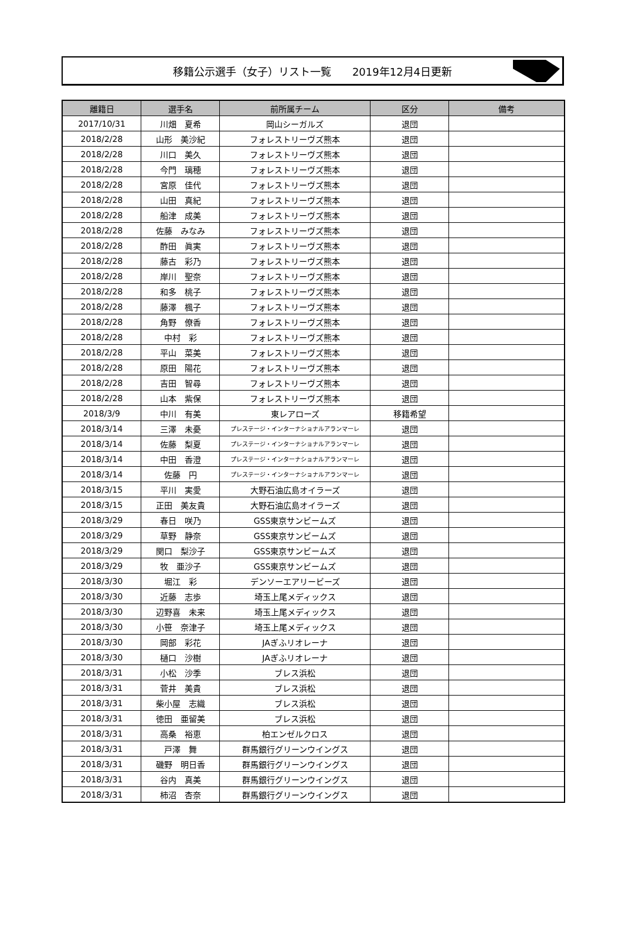移籍公示選手（女子）リスト一覧　　2019年12月4日更新
| 離籍日 | 選手名 | 前所属チーム | 区分 | 備考 |
| --- | --- | --- | --- | --- |
| 2017/10/31 | 川畑 夏希 | 岡山シーガルズ | 退団 | |
| 2018/2/28 | 山形 美沙紀 | フォレストリーヴズ熊本 | 退団 | |
| 2018/2/28 | 川口 美久 | フォレストリーヴズ熊本 | 退団 | |
| 2018/2/28 | 今門 璃穂 | フォレストリーヴズ熊本 | 退団 | |
| 2018/2/28 | 宮原 佳代 | フォレストリーヴズ熊本 | 退団 | |
| 2018/2/28 | 山田 真紀 | フォレストリーヴズ熊本 | 退団 | |
| 2018/2/28 | 船津 成美 | フォレストリーヴズ熊本 | 退団 | |
| 2018/2/28 | 佐藤 みなみ | フォレストリーヴズ熊本 | 退団 | |
| 2018/2/28 | 酢田 眞実 | フォレストリーヴズ熊本 | 退団 | |
| 2018/2/28 | 藤古 彩乃 | フォレストリーヴズ熊本 | 退団 | |
| 2018/2/28 | 岸川 聖奈 | フォレストリーヴズ熊本 | 退団 | |
| 2018/2/28 | 和多 桃子 | フォレストリーヴズ熊本 | 退団 | |
| 2018/2/28 | 藤澤 楓子 | フォレストリーヴズ熊本 | 退団 | |
| 2018/2/28 | 角野 僚香 | フォレストリーヴズ熊本 | 退団 | |
| 2018/2/28 | 中村 彩 | フォレストリーヴズ熊本 | 退団 | |
| 2018/2/28 | 平山 菜美 | フォレストリーヴズ熊本 | 退団 | |
| 2018/2/28 | 原田 陽花 | フォレストリーヴズ熊本 | 退団 | |
| 2018/2/28 | 吉田 智尋 | フォレストリーヴズ熊本 | 退団 | |
| 2018/2/28 | 山本 紫保 | フォレストリーヴズ熊本 | 退団 | |
| 2018/3/9 | 中川 有美 | 東レアローズ | 移籍希望 | |
| 2018/3/14 | 三澤 未憂 | プレステージ・インターナショナルアランマーレ | 退団 | |
| 2018/3/14 | 佐藤 梨夏 | プレステージ・インターナショナルアランマーレ | 退団 | |
| 2018/3/14 | 中田 香澄 | プレステージ・インターナショナルアランマーレ | 退団 | |
| 2018/3/14 | 佐藤 円 | プレステージ・インターナショナルアランマーレ | 退団 | |
| 2018/3/15 | 平川 実愛 | 大野石油広島オイラーズ | 退団 | |
| 2018/3/15 | 正田 美友貴 | 大野石油広島オイラーズ | 退団 | |
| 2018/3/29 | 春日 咲乃 | GSS東京サンビームズ | 退団 | |
| 2018/3/29 | 草野 静奈 | GSS東京サンビームズ | 退団 | |
| 2018/3/29 | 関口 梨沙子 | GSS東京サンビームズ | 退団 | |
| 2018/3/29 | 牧 亜沙子 | GSS東京サンビームズ | 退団 | |
| 2018/3/30 | 堀江 彩 | デンソーエアリービーズ | 退団 | |
| 2018/3/30 | 近藤 志歩 | 埼玉上尾メディックス | 退団 | |
| 2018/3/30 | 辺野喜 未来 | 埼玉上尾メディックス | 退団 | |
| 2018/3/30 | 小笹 奈津子 | 埼玉上尾メディックス | 退団 | |
| 2018/3/30 | 岡部 彩花 | JAぎふリオレーナ | 退団 | |
| 2018/3/30 | 樋口 沙樹 | JAぎふリオレーナ | 退団 | |
| 2018/3/31 | 小松 沙季 | ブレス浜松 | 退団 | |
| 2018/3/31 | 菅井 美貴 | ブレス浜松 | 退団 | |
| 2018/3/31 | 柴小屋 志織 | ブレス浜松 | 退団 | |
| 2018/3/31 | 徳田 亜留美 | ブレス浜松 | 退団 | |
| 2018/3/31 | 高桑 裕恵 | 柏エンゼルクロス | 退団 | |
| 2018/3/31 | 戸澤 舞 | 群馬銀行グリーンウイングス | 退団 | |
| 2018/3/31 | 磯野 明日香 | 群馬銀行グリーンウイングス | 退団 | |
| 2018/3/31 | 谷内 真美 | 群馬銀行グリーンウイングス | 退団 | |
| 2018/3/31 | 柿沼 杏奈 | 群馬銀行グリーンウイングス | 退団 | |